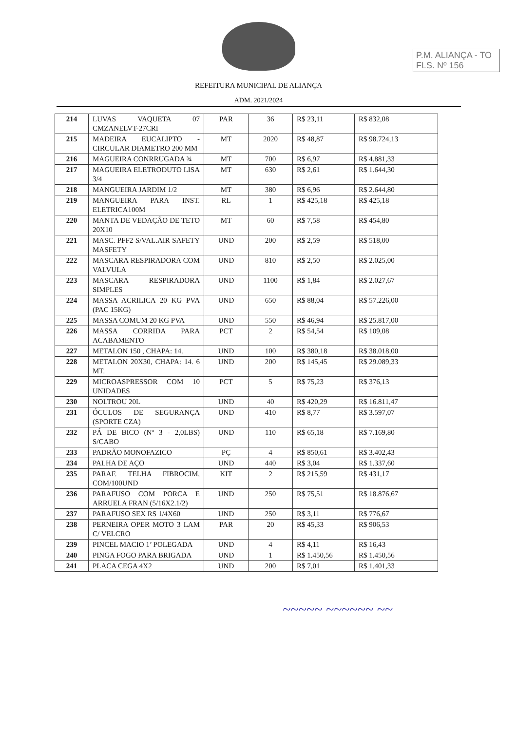P.M. ALIANÇA - TO
FLS. Nº 156
REFEITURA MUNICIPAL DE ALIANÇA
ADM. 2021/2024
| 214 | LUVAS VAQUETA 07 CMZANELVT-27CRI | PAR | 36 | R$ 23,11 | R$ 832,08 |
| 215 | MADEIRA EUCALIPTO - CIRCULAR DIAMETRO 200 MM | MT | 2020 | R$ 48,87 | R$ 98.724,13 |
| 216 | MAGUEIRA CONRRUGADA ¾ | MT | 700 | R$ 6,97 | R$ 4.881,33 |
| 217 | MAGUEIRA ELETRODUTO LISA 3/4 | MT | 630 | R$ 2,61 | R$ 1.644,30 |
| 218 | MANGUEIRA JARDIM 1/2 | MT | 380 | R$ 6,96 | R$ 2.644,80 |
| 219 | MANGUEIRA PARA INST. ELETRICA100M | RL | 1 | R$ 425,18 | R$ 425,18 |
| 220 | MANTA DE VEDAÇÃO DE TETO 20X10 | MT | 60 | R$ 7,58 | R$ 454,80 |
| 221 | MASC. PFF2 S/VAL.AIR SAFETY MASFETY | UND | 200 | R$ 2,59 | R$ 518,00 |
| 222 | MASCARA RESPIRADORA COM VALVULA | UND | 810 | R$ 2,50 | R$ 2.025,00 |
| 223 | MASCARA RESPIRADORA SIMPLES | UND | 1100 | R$ 1,84 | R$ 2.027,67 |
| 224 | MASSA ACRILICA 20 KG PVA (PAC 15KG) | UND | 650 | R$ 88,04 | R$ 57.226,00 |
| 225 | MASSA COMUM 20 KG PVA | UND | 550 | R$ 46,94 | R$ 25.817,00 |
| 226 | MASSA CORRIDA PARA ACABAMENTO | PCT | 2 | R$ 54,54 | R$ 109,08 |
| 227 | METALON 150 , CHAPA: 14. | UND | 100 | R$ 380,18 | R$ 38.018,00 |
| 228 | METALON 20X30, CHAPA: 14. 6 MT. | UND | 200 | R$ 145,45 | R$ 29.089,33 |
| 229 | MICROASPRESSOR COM 10 UNIDADES | PCT | 5 | R$ 75,23 | R$ 376,13 |
| 230 | NOLTROU 20L | UND | 40 | R$ 420,29 | R$ 16.811,47 |
| 231 | ÓCULOS DE SEGURANÇA (SPORTE CZA) | UND | 410 | R$ 8,77 | R$ 3.597,07 |
| 232 | PÁ DE BICO (Nº 3 - 2,0LBS) S/CABO | UND | 110 | R$ 65,18 | R$ 7.169,80 |
| 233 | PADRÃO MONOFAZICO | PÇ | 4 | R$ 850,61 | R$ 3.402,43 |
| 234 | PALHA DE AÇO | UND | 440 | R$ 3,04 | R$ 1.337,60 |
| 235 | PARAF. TELHA FIBROCIM, COM/100UND | KIT | 2 | R$ 215,59 | R$ 431,17 |
| 236 | PARAFUSO COM PORCA E ARRUELA FRAN (5/16X2.1/2) | UND | 250 | R$ 75,51 | R$ 18.876,67 |
| 237 | PARAFUSO SEX RS 1/4X60 | UND | 250 | R$ 3,11 | R$ 776,67 |
| 238 | PERNEIRA OPER MOTO 3 LAM C/ VELCRO | PAR | 20 | R$ 45,33 | R$ 906,53 |
| 239 | PINCEL MACIO 1’ POLEGADA | UND | 4 | R$ 4,11 | R$ 16,43 |
| 240 | PINGA FOGO PARA BRIGADA | UND | 1 | R$ 1.450,56 | R$ 1.450,56 |
| 241 | PLACA CEGA 4X2 | UND | 200 | R$ 7,01 | R$ 1.401,33 |
~~~~~ ~~~~~~ ~~